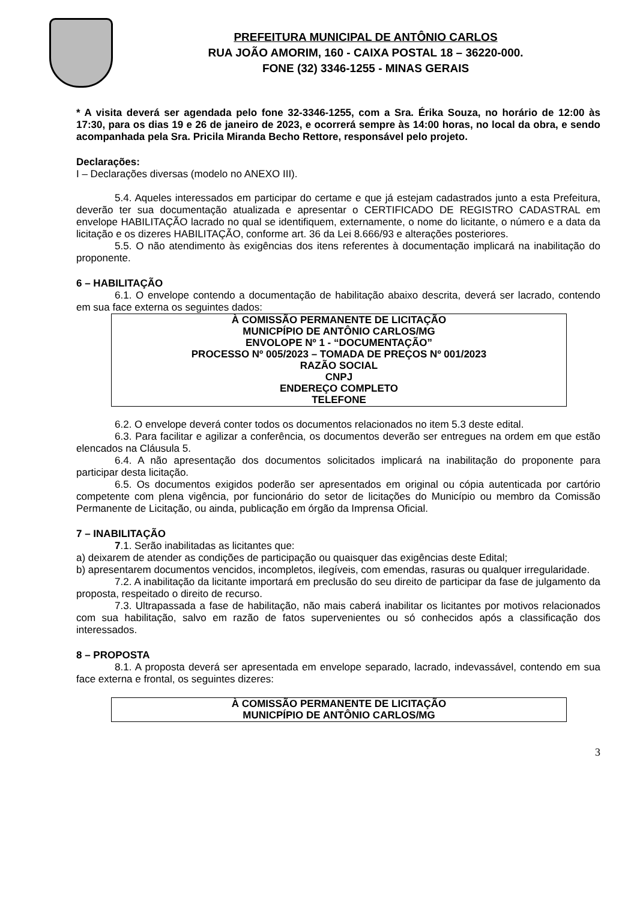PREFEITURA MUNICIPAL DE ANTÔNIO CARLOS
RUA JOÃO AMORIM, 160 - CAIXA POSTAL 18 – 36220-000.
FONE (32) 3346-1255 - MINAS GERAIS
* A visita deverá ser agendada pelo fone 32-3346-1255, com a Sra. Érika Souza, no horário de 12:00 às 17:30, para os dias 19 e 26 de janeiro de 2023, e ocorrerá sempre às 14:00 horas, no local da obra, e sendo acompanhada pela Sra. Pricila Miranda Becho Rettore, responsável pelo projeto.
Declarações:
I – Declarações diversas (modelo no ANEXO III).
5.4. Aqueles interessados em participar do certame e que já estejam cadastrados junto a esta Prefeitura, deverão ter sua documentação atualizada e apresentar o CERTIFICADO DE REGISTRO CADASTRAL em envelope HABILITAÇÃO lacrado no qual se identifiquem, externamente, o nome do licitante, o número e a data da licitação e os dizeres HABILITAÇÃO, conforme art. 36 da Lei 8.666/93 e alterações posteriores.
5.5. O não atendimento às exigências dos itens referentes à documentação implicará na inabilitação do proponente.
6 – HABILITAÇÃO
6.1. O envelope contendo a documentação de habilitação abaixo descrita, deverá ser lacrado, contendo em sua face externa os seguintes dados:
À COMISSÃO PERMANENTE DE LICITAÇÃO
MUNICPÍPIO DE ANTÔNIO CARLOS/MG
ENVOLOPE Nº 1 - “DOCUMENTAÇÃO”
PROCESSO Nº 005/2023 – TOMADA DE PREÇOS Nº 001/2023
RAZÃO SOCIAL
CNPJ
ENDEREÇO COMPLETO
TELEFONE
6.2. O envelope deverá conter todos os documentos relacionados no item 5.3 deste edital.
6.3. Para facilitar e agilizar a conferência, os documentos deverão ser entregues na ordem em que estão elencados na Cláusula 5.
6.4. A não apresentação dos documentos solicitados implicará na inabilitação do proponente para participar desta licitação.
6.5. Os documentos exigidos poderão ser apresentados em original ou cópia autenticada por cartório competente com plena vigência, por funcionário do setor de licitações do Município ou membro da Comissão Permanente de Licitação, ou ainda, publicação em órgão da Imprensa Oficial.
7 – INABILITAÇÃO
7.1. Serão inabilitadas as licitantes que:
a) deixarem de atender as condições de participação ou quaisquer das exigências deste Edital;
b) apresentarem documentos vencidos, incompletos, ilegíveis, com emendas, rasuras ou qualquer irregularidade.
7.2. A inabilitação da licitante importará em preclusão do seu direito de participar da fase de julgamento da proposta, respeitado o direito de recurso.
7.3. Ultrapassada a fase de habilitação, não mais caberá inabilitar os licitantes por motivos relacionados com sua habilitação, salvo em razão de fatos supervenientes ou só conhecidos após a classificação dos interessados.
8 – PROPOSTA
8.1. A proposta deverá ser apresentada em envelope separado, lacrado, indevassável, contendo em sua face externa e frontal, os seguintes dizeres:
À COMISSÃO PERMANENTE DE LICITAÇÃO
MUNICPÍPIO DE ANTÔNIO CARLOS/MG
3